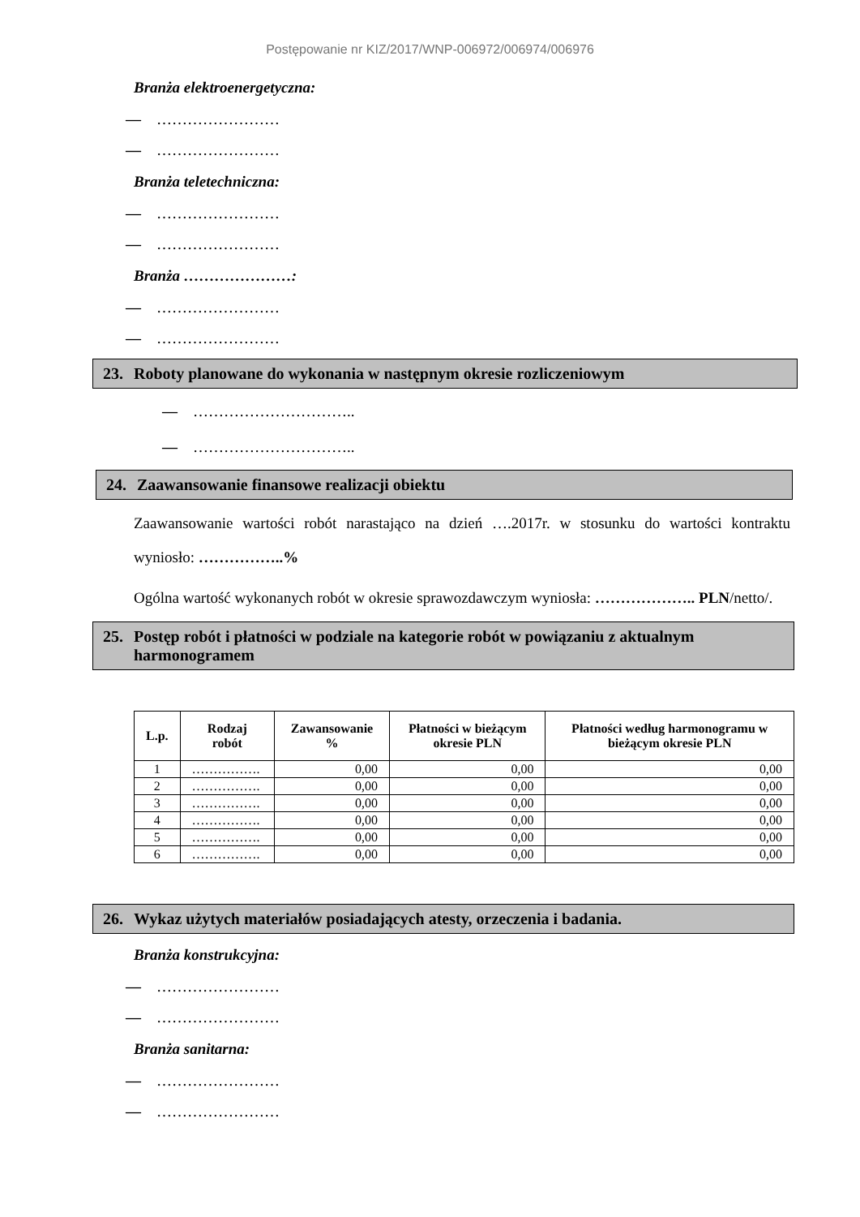Postępowanie nr KIZ/2017/WNP-006972/006974/006976
Branża elektroenergetyczna:
— ……………………
— ……………………
Branża teletechniczna:
— ……………………
— ……………………
Branża …………………:
— ……………………
— ……………………
23. Roboty planowane do wykonania w następnym okresie rozliczeniowym
— …………………………..
— …………………………..
24. Zaawansowanie finansowe realizacji obiektu
Zaawansowanie wartości robót narastająco na dzień ….2017r. w stosunku do wartości kontraktu wyniosło: ……………..%
Ogólna wartość wykonanych robót w okresie sprawozdawczym wyniosła: ……………….. PLN/netto/.
25. Postęp robót i płatności w podziale na kategorie robót w powiązaniu z aktualnym
harmonogramem
| L.p. | Rodzaj robót | Zawansowanie % | Płatności w bieżącym okresie PLN | Płatności według harmonogramu w bieżącym okresie PLN |
| --- | --- | --- | --- | --- |
| 1 | ……………. | 0,00 | 0,00 | 0,00 |
| 2 | ……………. | 0,00 | 0,00 | 0,00 |
| 3 | ……………. | 0,00 | 0,00 | 0,00 |
| 4 | ……………. | 0,00 | 0,00 | 0,00 |
| 5 | ……………. | 0,00 | 0,00 | 0,00 |
| 6 | ……………. | 0,00 | 0,00 | 0,00 |
26. Wykaz użytych materiałów posiadających atesty, orzeczenia i badania.
Branża konstrukcyjna:
— ……………………
— ……………………
Branża sanitarna:
— ……………………
— ……………………